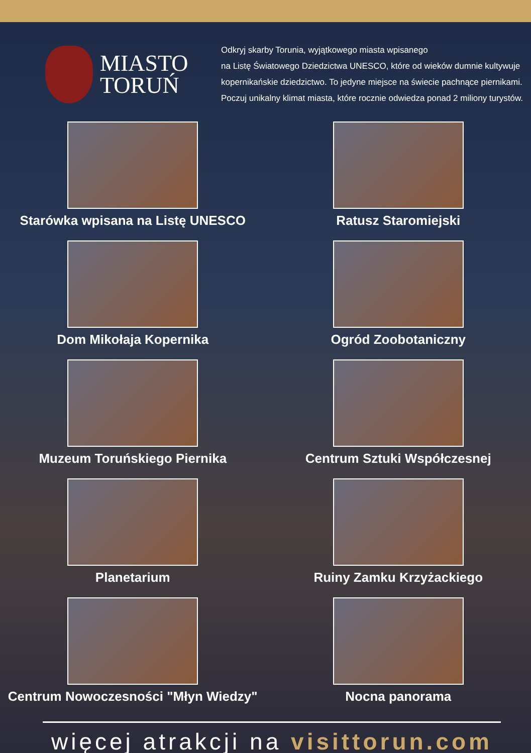MIASTO
TORUŃ
Odkryj skarby Torunia, wyjątkowego miasta wpisanego
na Listę Światowego Dziedzictwa UNESCO, które od wieków dumnie kultywuje
kopernikańskie dziedzictwo. To jedyne miejsce na świecie pachnące piernikami.
Poczuj unikalny klimat miasta, które rocznie odwiedza ponad 2 miliony turystów.
Starówka wpisana na Listę UNESCO
Ratusz Staromiejski
Dom Mikołaja Kopernika
Ogród Zoobotaniczny
Muzeum Toruńskiego Piernika
Centrum Sztuki Współczesnej
Planetarium
Ruiny Zamku Krzyżackiego
Centrum Nowoczesności "Młyn Wiedzy"
Nocna panorama
więcej atrakcji na visittorun.com